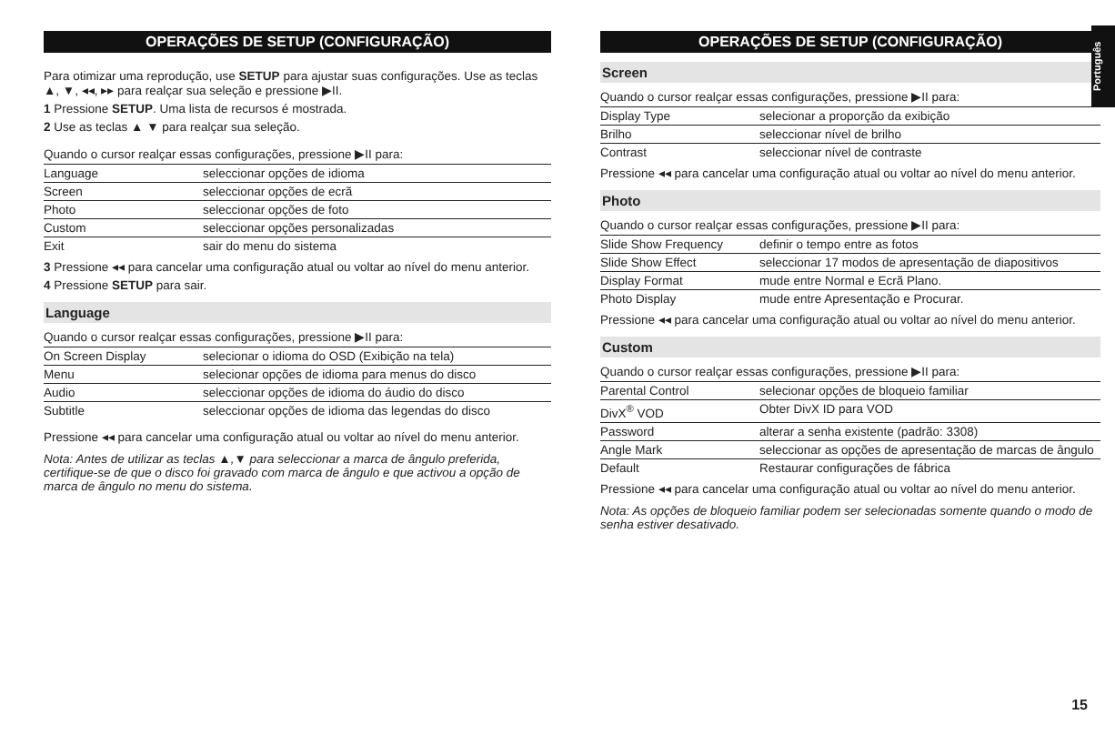Português
OPERAÇÕES DE SETUP (CONFIGURAÇÃO)
Para otimizar uma reprodução, use SETUP para ajustar suas configurações. Use as teclas ▲, ▼, ◂◂, ▸▸ para realçar sua seleção e pressione ▶II.
1 Pressione SETUP. Uma lista de recursos é mostrada.
2 Use as teclas ▲ ▼ para realçar sua seleção.
Quando o cursor realçar essas configurações, pressione ▶II para:
| Language | seleccionar opções de idioma |
| Screen | seleccionar opções de ecrã |
| Photo | seleccionar opções de foto |
| Custom | seleccionar opções personalizadas |
| Exit | sair do menu do sistema |
3 Pressione ◂◂ para cancelar uma configuração atual ou voltar ao nível do menu anterior.
4 Pressione SETUP para sair.
Language
Quando o cursor realçar essas configurações, pressione ▶II para:
| On Screen Display | selecionar o idioma do OSD (Exibição na tela) |
| Menu | selecionar opções de idioma para menus do disco |
| Audio | seleccionar opções de idioma do áudio do disco |
| Subtitle | seleccionar opções de idioma das legendas do disco |
Pressione ◂◂ para cancelar uma configuração atual ou voltar ao nível do menu anterior.
Nota: Antes de utilizar as teclas ▲,▼ para seleccionar a marca de ângulo preferida, certifique-se de que o disco foi gravado com marca de ângulo e que activou a opção de marca de ângulo no menu do sistema.
OPERAÇÕES DE SETUP (CONFIGURAÇÃO)
Screen
Quando o cursor realçar essas configurações, pressione ▶II para:
| Display Type | selecionar a proporção da exibição |
| Brilho | seleccionar nível de brilho |
| Contrast | seleccionar nível de contraste |
Pressione ◂◂ para cancelar uma configuração atual ou voltar ao nível do menu anterior.
Photo
Quando o cursor realçar essas configurações, pressione ▶II para:
| Slide Show Frequency | definir o tempo entre as fotos |
| Slide Show Effect | seleccionar 17 modos de apresentação de diapositivos |
| Display Format | mude entre Normal e Ecrã Plano. |
| Photo Display | mude entre Apresentação e Procurar. |
Pressione ◂◂ para cancelar uma configuração atual ou voltar ao nível do menu anterior.
Custom
Quando o cursor realçar essas configurações, pressione ▶II para:
| Parental Control | selecionar opções de bloqueio familiar |
| DivX<sup>®</sup> VOD | Obter DivX ID para VOD |
| Password | alterar a senha existente (padrão: 3308) |
| Angle Mark | seleccionar as opções de apresentação de marcas de ângulo |
| Default | Restaurar configurações de fábrica |
Pressione ◂◂ para cancelar uma configuração atual ou voltar ao nível do menu anterior.
Nota: As opções de bloqueio familiar podem ser selecionadas somente quando o modo de senha estiver desativado.
15